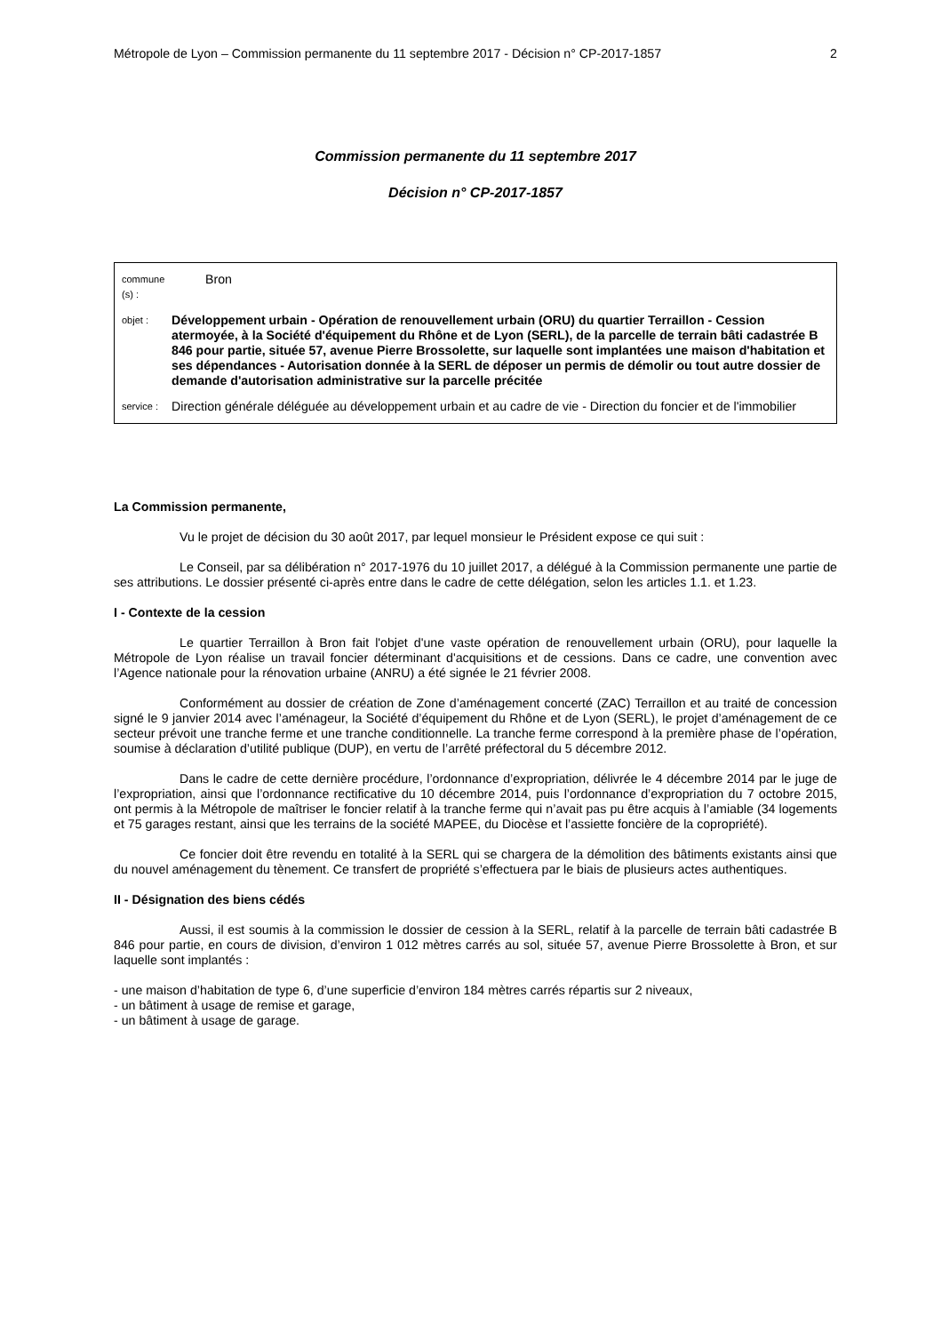Métropole de Lyon – Commission permanente du 11 septembre 2017 - Décision n° CP-2017-1857 2
Commission permanente du 11 septembre 2017
Décision n° CP-2017-1857
commune (s) : Bron
objet : Développement urbain - Opération de renouvellement urbain (ORU) du quartier Terraillon - Cession atermoyée, à la Société d'équipement du Rhône et de Lyon (SERL), de la parcelle de terrain bâti cadastrée B 846 pour partie, située 57, avenue Pierre Brossolette, sur laquelle sont implantées une maison d'habitation et ses dépendances - Autorisation donnée à la SERL de déposer un permis de démolir ou tout autre dossier de demande d'autorisation administrative sur la parcelle précitée
service : Direction générale déléguée au développement urbain et au cadre de vie - Direction du foncier et de l'immobilier
La Commission permanente,
Vu le projet de décision du 30 août 2017, par lequel monsieur le Président expose ce qui suit :
Le Conseil, par sa délibération n° 2017-1976 du 10 juillet 2017, a délégué à la Commission permanente une partie de ses attributions. Le dossier présenté ci-après entre dans le cadre de cette délégation, selon les articles 1.1. et 1.23.
I - Contexte de la cession
Le quartier Terraillon à Bron fait l'objet d'une vaste opération de renouvellement urbain (ORU), pour laquelle la Métropole de Lyon réalise un travail foncier déterminant d'acquisitions et de cessions. Dans ce cadre, une convention avec l’Agence nationale pour la rénovation urbaine (ANRU) a été signée le 21 février 2008.
Conformément au dossier de création de Zone d’aménagement concerté (ZAC) Terraillon et au traité de concession signé le 9 janvier 2014 avec l’aménageur, la Société d’équipement du Rhône et de Lyon (SERL), le projet d’aménagement de ce secteur prévoit une tranche ferme et une tranche conditionnelle. La tranche ferme correspond à la première phase de l’opération, soumise à déclaration d’utilité publique (DUP), en vertu de l’arrêté préfectoral du 5 décembre 2012.
Dans le cadre de cette dernière procédure, l’ordonnance d’expropriation, délivrée le 4 décembre 2014 par le juge de l’expropriation, ainsi que l’ordonnance rectificative du 10 décembre 2014, puis l’ordonnance d’expropriation du 7 octobre 2015, ont permis à la Métropole de maîtriser le foncier relatif à la tranche ferme qui n’avait pas pu être acquis à l’amiable (34 logements et 75 garages restant, ainsi que les terrains de la société MAPEE, du Diocèse et l’assiette foncière de la copropriété).
Ce foncier doit être revendu en totalité à la SERL qui se chargera de la démolition des bâtiments existants ainsi que du nouvel aménagement du tènement. Ce transfert de propriété s’effectuera par le biais de plusieurs actes authentiques.
II - Désignation des biens cédés
Aussi, il est soumis à la commission le dossier de cession à la SERL, relatif à la parcelle de terrain bâti cadastrée B 846 pour partie, en cours de division, d’environ 1 012 mètres carrés au sol, située 57, avenue Pierre Brossolette à Bron, et sur laquelle sont implantés :
- une maison d’habitation de type 6, d’une superficie d’environ 184 mètres carrés répartis sur 2 niveaux,
- un bâtiment à usage de remise et garage,
- un bâtiment à usage de garage.